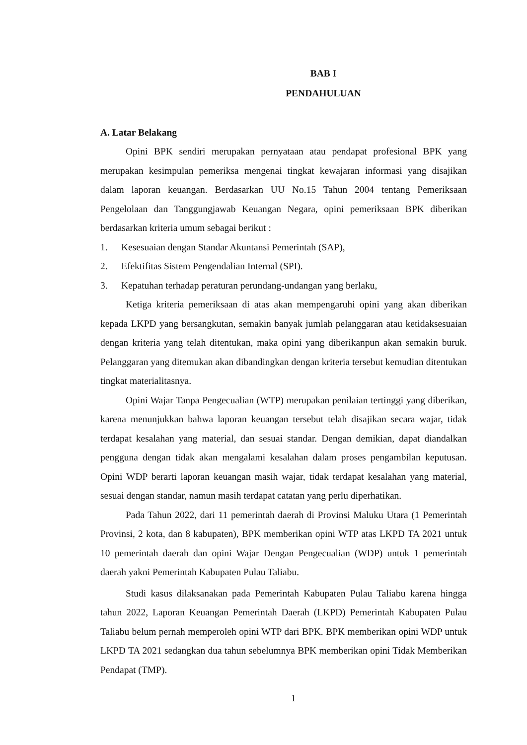BAB I
PENDAHULUAN
A. Latar Belakang
Opini BPK sendiri merupakan pernyataan atau pendapat profesional BPK yang merupakan kesimpulan pemeriksa mengenai tingkat kewajaran informasi yang disajikan dalam laporan keuangan. Berdasarkan UU No.15 Tahun 2004 tentang Pemeriksaan Pengelolaan dan Tanggungjawab Keuangan Negara, opini pemeriksaan BPK diberikan berdasarkan kriteria umum sebagai berikut :
1. Kesesuaian dengan Standar Akuntansi Pemerintah (SAP),
2. Efektifitas Sistem Pengendalian Internal (SPI).
3. Kepatuhan terhadap peraturan perundang-undangan yang berlaku,
Ketiga kriteria pemeriksaan di atas akan mempengaruhi opini yang akan diberikan kepada LKPD yang bersangkutan, semakin banyak jumlah pelanggaran atau ketidaksesuaian dengan kriteria yang telah ditentukan, maka opini yang diberikanpun akan semakin buruk. Pelanggaran yang ditemukan akan dibandingkan dengan kriteria tersebut kemudian ditentukan tingkat materialitasnya.
Opini Wajar Tanpa Pengecualian (WTP) merupakan penilaian tertinggi yang diberikan, karena menunjukkan bahwa laporan keuangan tersebut telah disajikan secara wajar, tidak terdapat kesalahan yang material, dan sesuai standar. Dengan demikian, dapat diandalkan pengguna dengan tidak akan mengalami kesalahan dalam proses pengambilan keputusan. Opini WDP berarti laporan keuangan masih wajar, tidak terdapat kesalahan yang material, sesuai dengan standar, namun masih terdapat catatan yang perlu diperhatikan.
Pada Tahun 2022, dari 11 pemerintah daerah di Provinsi Maluku Utara (1 Pemerintah Provinsi, 2 kota, dan 8 kabupaten), BPK memberikan opini WTP atas LKPD TA 2021 untuk 10 pemerintah daerah dan opini Wajar Dengan Pengecualian (WDP) untuk 1 pemerintah daerah yakni Pemerintah Kabupaten Pulau Taliabu.
Studi kasus dilaksanakan pada Pemerintah Kabupaten Pulau Taliabu karena hingga tahun 2022, Laporan Keuangan Pemerintah Daerah (LKPD) Pemerintah Kabupaten Pulau Taliabu belum pernah memperoleh opini WTP dari BPK. BPK memberikan opini WDP untuk LKPD TA 2021 sedangkan dua tahun sebelumnya BPK memberikan opini Tidak Memberikan Pendapat (TMP).
1